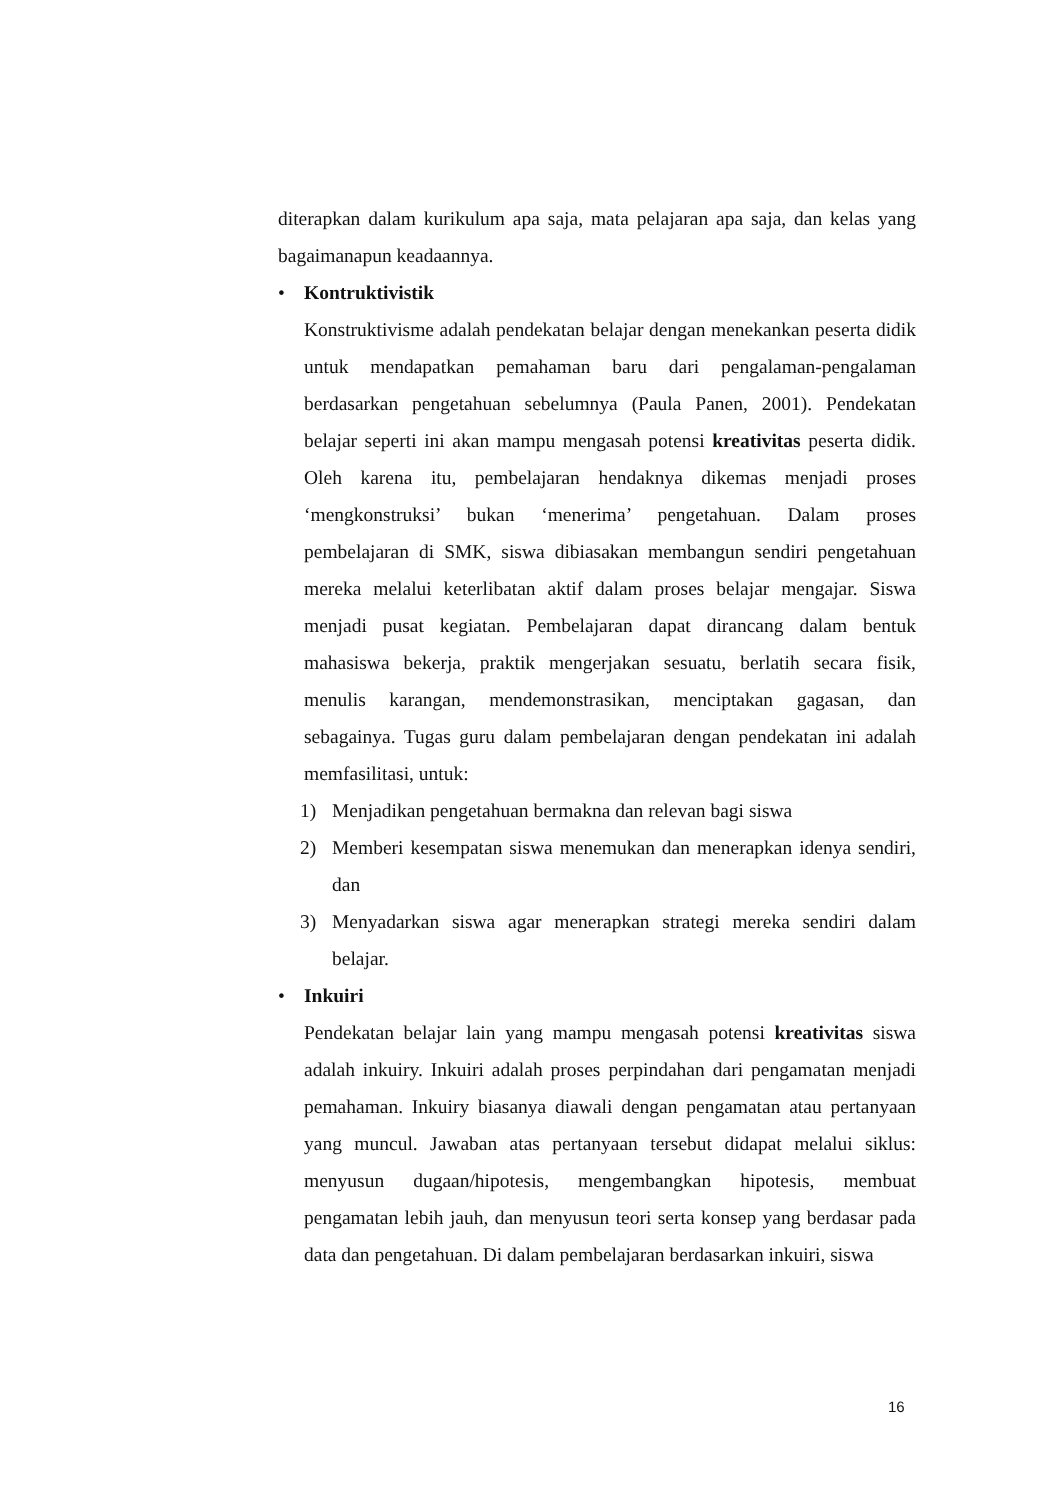diterapkan dalam kurikulum apa saja, mata pelajaran apa saja, dan kelas yang bagaimanapun keadaannya.
• Kontruktivistik
Konstruktivisme adalah pendekatan belajar dengan menekankan peserta didik untuk mendapatkan pemahaman baru dari pengalaman-pengalaman berdasarkan pengetahuan sebelumnya (Paula Panen, 2001). Pendekatan belajar seperti ini akan mampu mengasah potensi kreativitas peserta didik. Oleh karena itu, pembelajaran hendaknya dikemas menjadi proses ‘mengkonstruksi’ bukan ‘menerima’ pengetahuan. Dalam proses pembelajaran di SMK, siswa dibiasakan membangun sendiri pengetahuan mereka melalui keterlibatan aktif dalam proses belajar mengajar. Siswa menjadi pusat kegiatan. Pembelajaran dapat dirancang dalam bentuk mahasiswa bekerja, praktik mengerjakan sesuatu, berlatih secara fisik, menulis karangan, mendemonstrasikan, menciptakan gagasan, dan sebagainya. Tugas guru dalam pembelajaran dengan pendekatan ini adalah memfasilitasi, untuk:
1) Menjadikan pengetahuan bermakna dan relevan bagi siswa
2) Memberi kesempatan siswa menemukan dan menerapkan idenya sendiri, dan
3) Menyadarkan siswa agar menerapkan strategi mereka sendiri dalam belajar.
• Inkuiri
Pendekatan belajar lain yang mampu mengasah potensi kreativitas siswa adalah inkuiry. Inkuiri adalah proses perpindahan dari pengamatan menjadi pemahaman. Inkuiry biasanya diawali dengan pengamatan atau pertanyaan yang muncul. Jawaban atas pertanyaan tersebut didapat melalui siklus: menyusun dugaan/hipotesis, mengembangkan hipotesis, membuat pengamatan lebih jauh, dan menyusun teori serta konsep yang berdasar pada data dan pengetahuan. Di dalam pembelajaran berdasarkan inkuiri, siswa
16